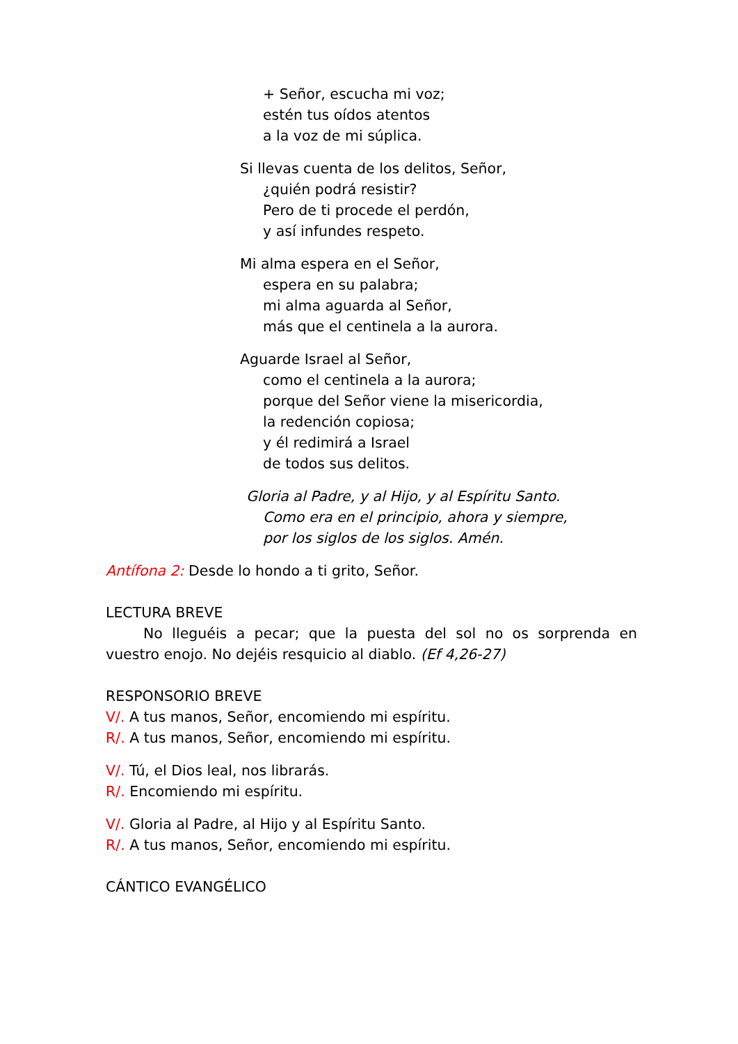+ Señor, escucha mi voz;
estén tus oídos atentos
a la voz de mi súplica.
Si llevas cuenta de los delitos, Señor,
¿quién podrá resistir?
Pero de ti procede el perdón,
y así infundes respeto.
Mi alma espera en el Señor,
espera en su palabra;
mi alma aguarda al Señor,
más que el centinela a la aurora.
Aguarde Israel al Señor,
como el centinela a la aurora;
porque del Señor viene la misericordia,
la redención copiosa;
y él redimirá a Israel
de todos sus delitos.
Gloria al Padre, y al Hijo, y al Espíritu Santo.
Como era en el principio, ahora y siempre,
por los siglos de los siglos. Amén.
Antífona 2: Desde lo hondo a ti grito, Señor.
LECTURA BREVE
No lleguéis a pecar; que la puesta del sol no os sorprenda en vuestro enojo. No dejéis resquicio al diablo. (Ef 4,26-27)
RESPONSORIO BREVE
V/. A tus manos, Señor, encomiendo mi espíritu.
R/. A tus manos, Señor, encomiendo mi espíritu.
V/. Tú, el Dios leal, nos librarás.
R/. Encomiendo mi espíritu.
V/. Gloria al Padre, al Hijo y al Espíritu Santo.
R/. A tus manos, Señor, encomiendo mi espíritu.
CÁNTICO EVANGÉLICO